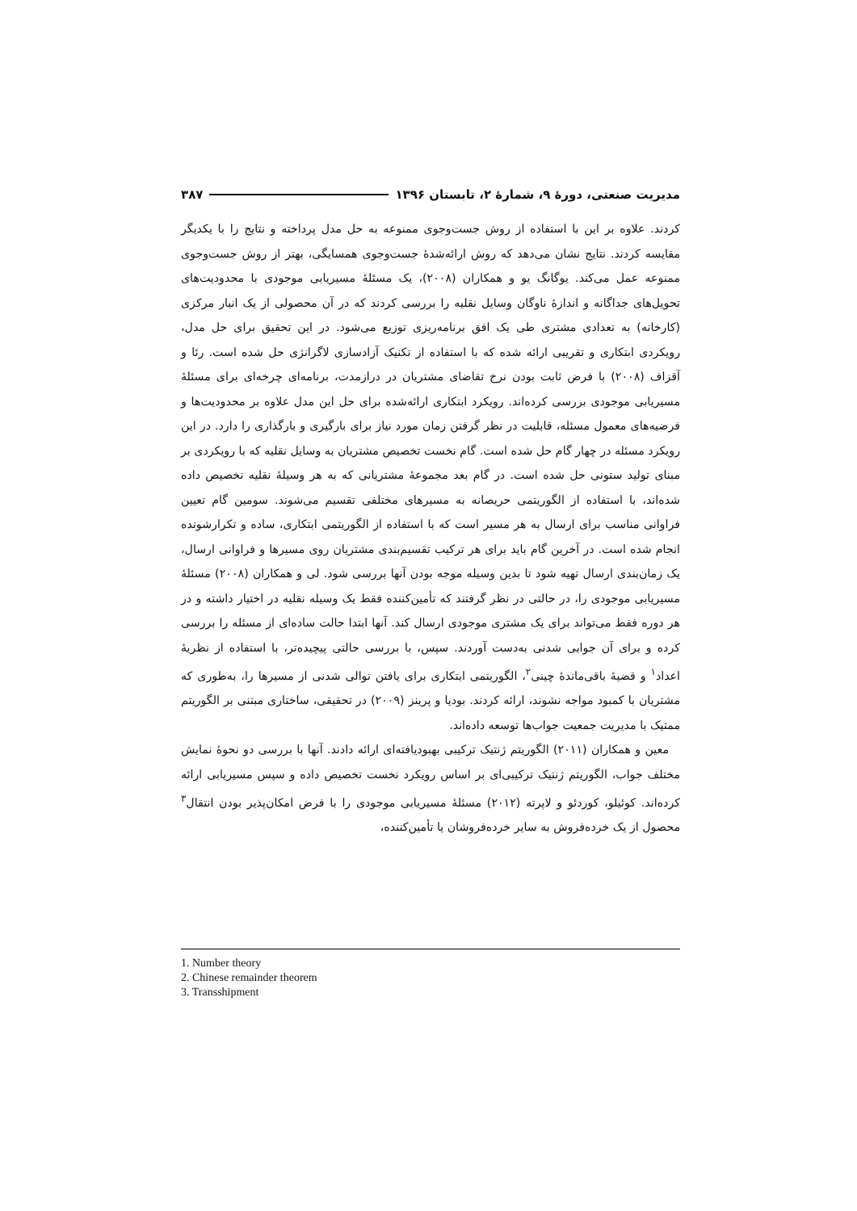مدیریت صنعتی، دورهٔ ۹، شمارهٔ ۲، تابستان ۱۳۹۶ ۳۸۷
کردند. علاوه بر این با استفاده از روش جست‌وجوی ممنوعه به حل مدل پرداخته و نتایج را با یکدیگر مقایسه کردند. نتایج نشان می‌دهد که روش ارائه‌شدهٔ جست‌وجوی همسایگی، بهتر از روش جست‌وجوی ممنوعه عمل می‌کند. یوگانگ یو و همکاران (۲۰۰۸)، یک مسئلهٔ مسیریابی موجودی با محدودیت‌های تحویل‌های جداگانه و اندازهٔ ناوگان وسایل نقلیه را بررسی کردند که در آن محصولی از یک انبار مرکزی (کارخانه) به تعدادی مشتری طی یک افق برنامه‌ریزی توزیع می‌شود. در این تحقیق برای حل مدل، رویکردی ابتکاری و تقریبی ارائه شده که با استفاده از تکنیک آزادسازی لاگرانژی حل شده است. رئا و آقزاف (۲۰۰۸) با فرض ثابت بودن نرخ تقاضای مشتریان در درازمدت، برنامه‌ای چرخه‌ای برای مسئلهٔ مسیریابی موجودی بررسی کرده‌اند. رویکرد ابتکاری ارائه‌شده برای حل این مدل علاوه بر محدودیت‌ها و فرضیه‌های معمول مسئله، قابلیت در نظر گرفتن زمان مورد نیاز برای بارگیری و بارگذاری را دارد. در این رویکرد مسئله در چهار گام حل شده است. گام نخست تخصیص مشتریان به وسایل نقلیه که با رویکردی بر مبنای تولید ستونی حل شده است. در گام بعد مجموعهٔ مشتریانی که به هر وسیلهٔ نقلیه تخصیص داده شده‌اند، با استفاده از الگوریتمی حریصانه به مسیرهای مختلفی تقسیم می‌شوند. سومین گام تعیین فراوانی مناسب برای ارسال به هر مسیر است که با استفاده از الگوریتمی ابتکاری، ساده و تکرارشونده انجام شده است. در آخرین گام باید برای هر ترکیب تقسیم‌بندی مشتریان روی مسیرها و فراوانی ارسال، یک زمان‌بندی ارسال تهیه شود تا بدین وسیله موجه بودن آنها بررسی شود. لی و همکاران (۲۰۰۸) مسئلهٔ مسیریابی موجودی را، در حالتی در نظر گرفتند که تأمین‌کننده فقط یک وسیله نقلیه در اختیار داشته و در هر دوره فقط می‌تواند برای یک مشتری موجودی ارسال کند. آنها ابتدا حالت ساده‌ای از مسئله را بررسی کرده و برای آن جوابی شدنی به‌دست آوردند. سپس، با بررسی حالتی پیچیده‌تر، با استفاده از نظریهٔ اعداد<sup>۱</sup> و قضیهٔ باقی‌ماندهٔ چینی<sup>۲</sup>، الگوریتمی ابتکاری برای یافتن توالی شدنی از مسیرها را، به‌طوری که مشتریان با کمبود مواجه نشوند، ارائه کردند. بودیا و پرینز (۲۰۰۹) در تحقیقی، ساختاری مبتنی بر الگوریتم ممتیک با مدیریت جمعیت جواب‌ها توسعه داده‌اند.
معین و همکاران (۲۰۱۱) الگوریتم ژنتیک ترکیبی بهبودیافته‌ای ارائه دادند. آنها با بررسی دو نحوهٔ نمایش مختلف جواب، الگوریتم ژنتیک ترکیبی‌ای بر اساس رویکرد نخست تخصیص داده و سپس مسیریابی ارائه کرده‌اند. کوئیلو، کوردئو و لاپرته (۲۰۱۲) مسئلهٔ مسیریابی موجودی را با فرض امکان‌پذیر بودن انتقال<sup>۳</sup> محصول از یک خرده‌فروش به سایر خرده‌فروشان یا تأمین‌کننده،
1. Number theory
2. Chinese remainder theorem
3. Transshipment